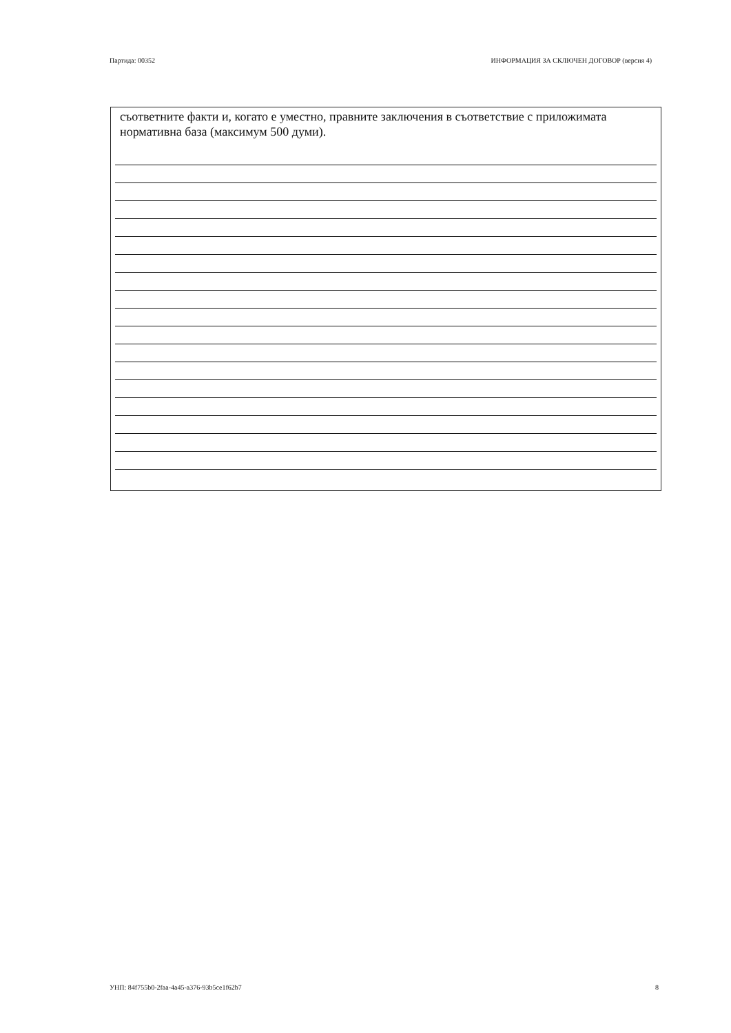Партида: 00352 ИНФОРМАЦИЯ ЗА СКЛЮЧЕН ДОГОВОР (версия 4)
съответните факти и, когато е уместно, правните заключения в съответствие с приложимата нормативна база (максимум 500 думи).
УНП: 84f755b0-2faa-4a45-a376-93b5ce1f62b7 8